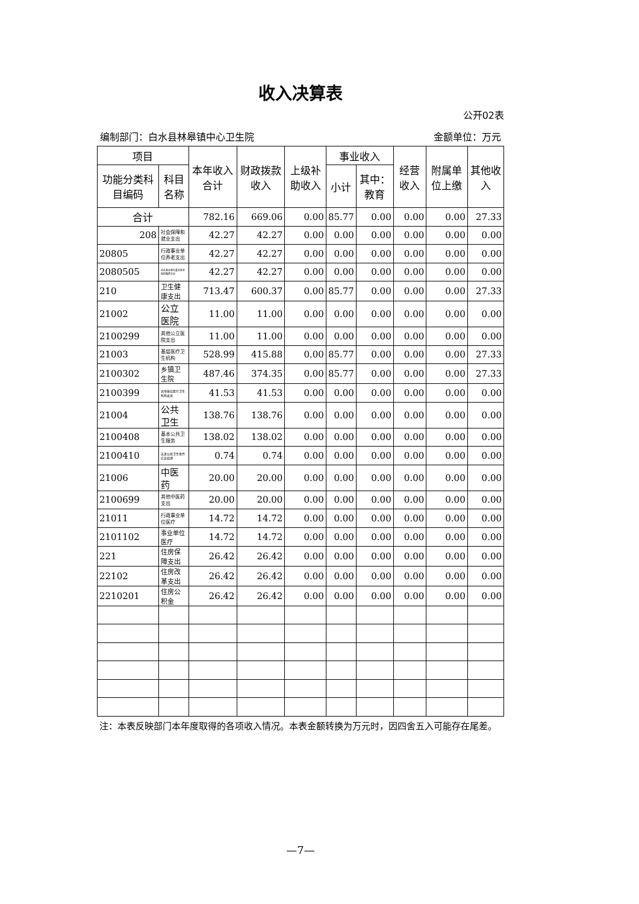收入决算表
公开02表
编制部门：白水县林皋镇中心卫生院 金额单位：万元
| 项目 | | 本年收入合计 | 财政拨款收入 | 上级补助收入 | 事业收入 | | 经营收入 | 附属单位上缴 | 其他收入 |
| --- | --- | --- | --- | --- | --- | --- | --- | --- | --- |
| 功能分类科目编码 | 科目名称 | | | | 小计 | 其中：教育 | | | |
| 合计 | | 782.16 | 669.06 | 0.00 | 85.77 | 0.00 | 0.00 | 0.00 | 27.33 |
| 208 | 社会保障和就业支出 | 42.27 | 42.27 | 0.00 | 0.00 | 0.00 | 0.00 | 0.00 | 0.00 |
| 20805 | 行政事业单位养老支出 | 42.27 | 42.27 | 0.00 | 0.00 | 0.00 | 0.00 | 0.00 | 0.00 |
| 2080505 | 机关事业单位基本养老保险缴费支出 | 42.27 | 42.27 | 0.00 | 0.00 | 0.00 | 0.00 | 0.00 | 0.00 |
| 210 | 卫生健康支出 | 713.47 | 600.37 | 0.00 | 85.77 | 0.00 | 0.00 | 0.00 | 27.33 |
| 21002 | 公立医院 | 11.00 | 11.00 | 0.00 | 0.00 | 0.00 | 0.00 | 0.00 | 0.00 |
| 2100299 | 其他公立医院支出 | 11.00 | 11.00 | 0.00 | 0.00 | 0.00 | 0.00 | 0.00 | 0.00 |
| 21003 | 基层医疗卫生机构 | 528.99 | 415.88 | 0.00 | 85.77 | 0.00 | 0.00 | 0.00 | 27.33 |
| 2100302 | 乡镇卫生院 | 487.46 | 374.35 | 0.00 | 85.77 | 0.00 | 0.00 | 0.00 | 27.33 |
| 2100399 | 其他基层医疗卫生机构支出 | 41.53 | 41.53 | 0.00 | 0.00 | 0.00 | 0.00 | 0.00 | 0.00 |
| 21004 | 公共卫生 | 138.76 | 138.76 | 0.00 | 0.00 | 0.00 | 0.00 | 0.00 | 0.00 |
| 2100408 | 基本公共卫生服务 | 138.02 | 138.02 | 0.00 | 0.00 | 0.00 | 0.00 | 0.00 | 0.00 |
| 2100410 | 突发公共卫生事件应急处理 | 0.74 | 0.74 | 0.00 | 0.00 | 0.00 | 0.00 | 0.00 | 0.00 |
| 21006 | 中医药 | 20.00 | 20.00 | 0.00 | 0.00 | 0.00 | 0.00 | 0.00 | 0.00 |
| 2100699 | 其他中医药支出 | 20.00 | 20.00 | 0.00 | 0.00 | 0.00 | 0.00 | 0.00 | 0.00 |
| 21011 | 行政事业单位医疗 | 14.72 | 14.72 | 0.00 | 0.00 | 0.00 | 0.00 | 0.00 | 0.00 |
| 2101102 | 事业单位医疗 | 14.72 | 14.72 | 0.00 | 0.00 | 0.00 | 0.00 | 0.00 | 0.00 |
| 221 | 住房保障支出 | 26.42 | 26.42 | 0.00 | 0.00 | 0.00 | 0.00 | 0.00 | 0.00 |
| 22102 | 住房改革支出 | 26.42 | 26.42 | 0.00 | 0.00 | 0.00 | 0.00 | 0.00 | 0.00 |
| 2210201 | 住房公积金 | 26.42 | 26.42 | 0.00 | 0.00 | 0.00 | 0.00 | 0.00 | 0.00 |
注：本表反映部门本年度取得的各项收入情况。本表金额转换为万元时，因四舍五入可能存在尾差。
—7—